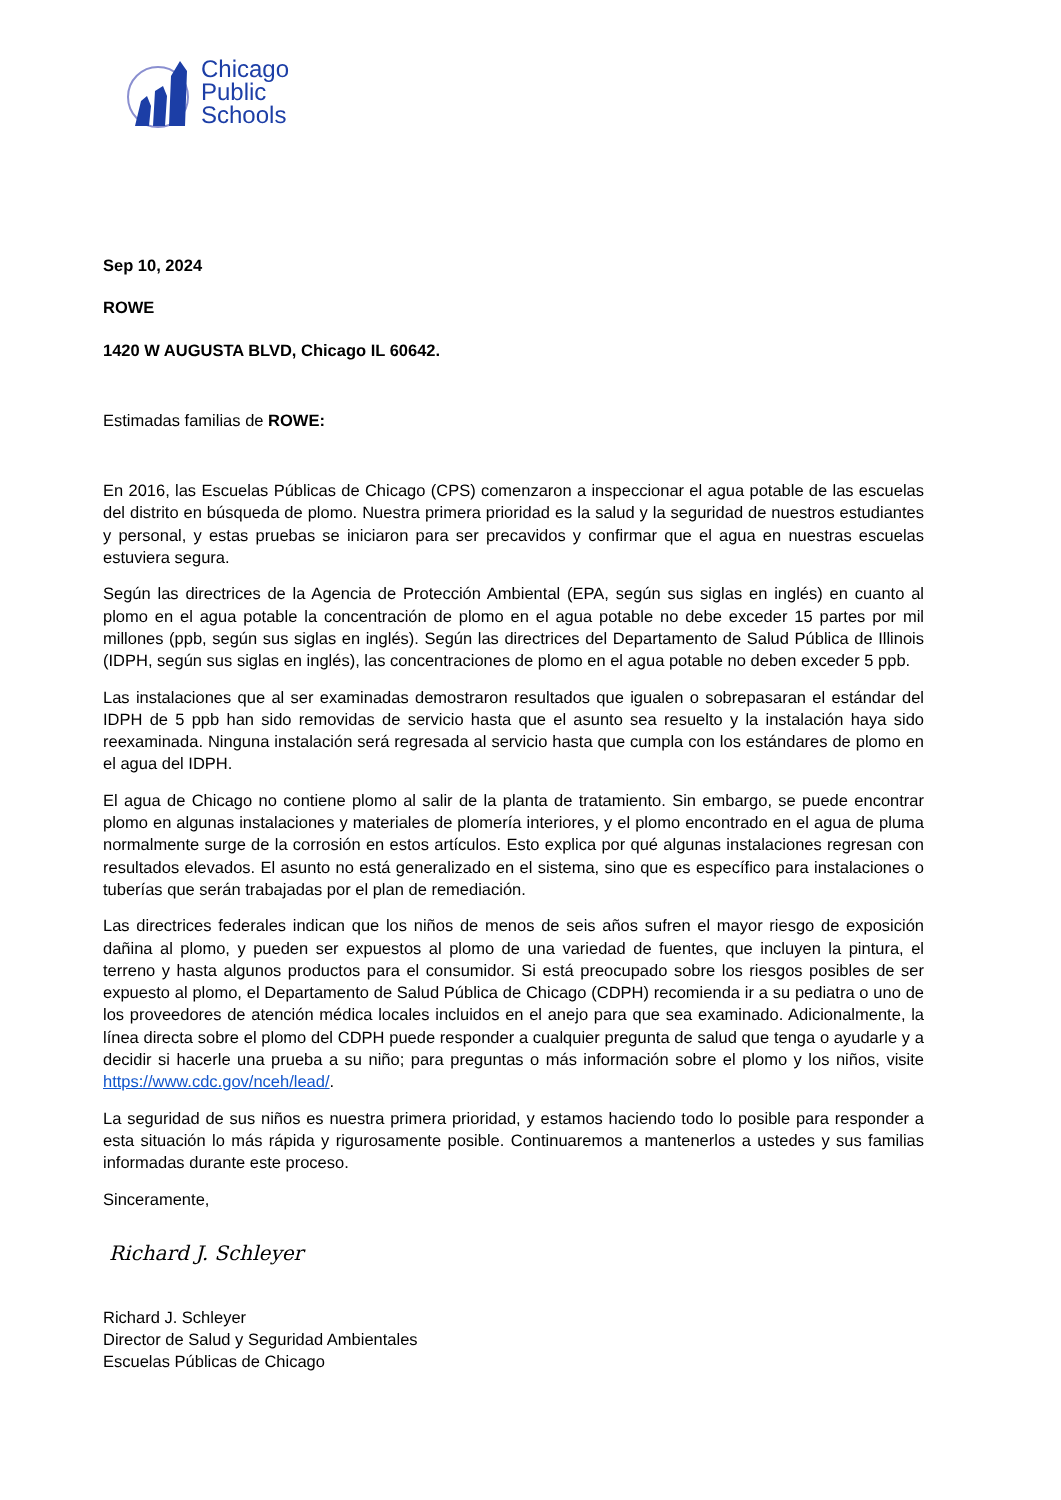Chicago
Public
Schools
Sep 10, 2024
ROWE
1420 W AUGUSTA BLVD, Chicago IL 60642.
Estimadas familias de ROWE:
En 2016, las Escuelas Públicas de Chicago (CPS) comenzaron a inspeccionar el agua potable de las escuelas del distrito en búsqueda de plomo. Nuestra primera prioridad es la salud y la seguridad de nuestros estudiantes y personal, y estas pruebas se iniciaron para ser precavidos y confirmar que el agua en nuestras escuelas estuviera segura.
Según las directrices de la Agencia de Protección Ambiental (EPA, según sus siglas en inglés) en cuanto al plomo en el agua potable la concentración de plomo en el agua potable no debe exceder 15 partes por mil millones (ppb, según sus siglas en inglés). Según las directrices del Departamento de Salud Pública de Illinois (IDPH, según sus siglas en inglés), las concentraciones de plomo en el agua potable no deben exceder 5 ppb.
Las instalaciones que al ser examinadas demostraron resultados que igualen o sobrepasaran el estándar del IDPH de 5 ppb han sido removidas de servicio hasta que el asunto sea resuelto y la instalación haya sido reexaminada. Ninguna instalación será regresada al servicio hasta que cumpla con los estándares de plomo en el agua del IDPH.
El agua de Chicago no contiene plomo al salir de la planta de tratamiento. Sin embargo, se puede encontrar plomo en algunas instalaciones y materiales de plomería interiores, y el plomo encontrado en el agua de pluma normalmente surge de la corrosión en estos artículos. Esto explica por qué algunas instalaciones regresan con resultados elevados. El asunto no está generalizado en el sistema, sino que es específico para instalaciones o tuberías que serán trabajadas por el plan de remediación.
Las directrices federales indican que los niños de menos de seis años sufren el mayor riesgo de exposición dañina al plomo, y pueden ser expuestos al plomo de una variedad de fuentes, que incluyen la pintura, el terreno y hasta algunos productos para el consumidor. Si está preocupado sobre los riesgos posibles de ser expuesto al plomo, el Departamento de Salud Pública de Chicago (CDPH) recomienda ir a su pediatra o uno de los proveedores de atención médica locales incluidos en el anejo para que sea examinado. Adicionalmente, la línea directa sobre el plomo del CDPH puede responder a cualquier pregunta de salud que tenga o ayudarle y a decidir si hacerle una prueba a su niño; para preguntas o más información sobre el plomo y los niños, visite https://www.cdc.gov/nceh/lead/.
La seguridad de sus niños es nuestra primera prioridad, y estamos haciendo todo lo posible para responder a esta situación lo más rápida y rigurosamente posible. Continuaremos a mantenerlos a ustedes y sus familias informadas durante este proceso.
Sinceramente,
Richard J. Schleyer
Richard J. Schleyer
Director de Salud y Seguridad Ambientales
Escuelas Públicas de Chicago